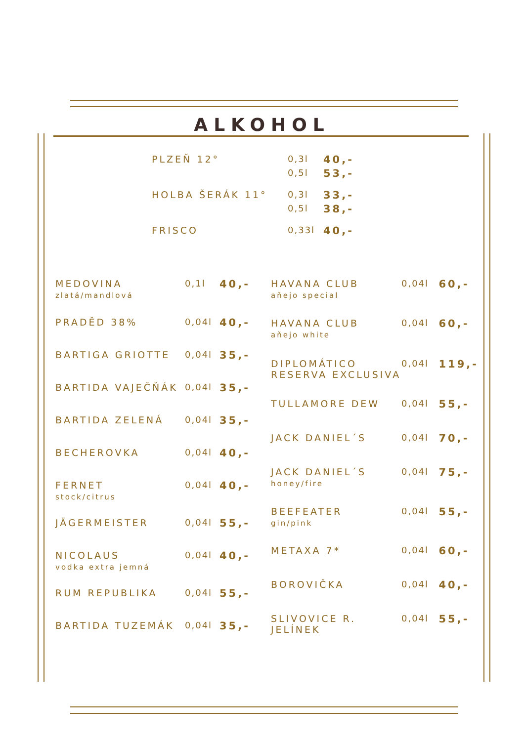ALKOHOL
| PLZEŇ 12° | 0,3l | 40,- |
| | 0,5l | 53,- |
| HOLBA ŠERÁK 11° | 0,3l | 33,- |
| | 0,5l | 38,- |
| FRISCO | 0,33l | 40,- |
| MEDOVINA zlatá/mandlová | 0,1l | 40,- |
| PRADĚD 38% | 0,04l | 40,- |
| BARTIGA GRIOTTE | 0,04l | 35,- |
| BARTIDA VAJEČŇÁK | 0,04l | 35,- |
| BARTIDA ZELENÁ | 0,04l | 35,- |
| BECHEROVKA | 0,04l | 40,- |
| FERNET stock/citrus | 0,04l | 40,- |
| JÄGERMEISTER | 0,04l | 55,- |
| NICOLAUS vodka extra jemná | 0,04l | 40,- |
| RUM REPUBLIKA | 0,04l | 55,- |
| BARTIDA TUZEMÁK | 0,04l | 35,- |
| HAVANA CLUB aňejo special | 0,04l | 60,- |
| HAVANA CLUB aňejo white | 0,04l | 60,- |
| DIPLOMÁTICO RESERVA EXCLUSIVA | 0,04l | 119,- |
| TULLAMORE DEW | 0,04l | 55,- |
| JACK DANIEL´S | 0,04l | 70,- |
| JACK DANIEL´S honey/fire | 0,04l | 75,- |
| BEEFEATER gin/pink | 0,04l | 55,- |
| METAXA 7* | 0,04l | 60,- |
| BOROVIČKA | 0,04l | 40,- |
| SLIVOVICE R. JELÍNEK | 0,04l | 55,- |